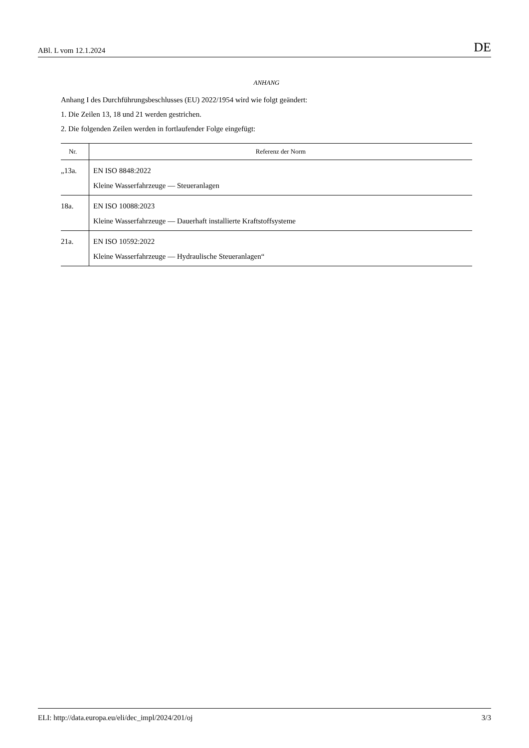ABl. L vom 12.1.2024 DE
ANHANG
Anhang I des Durchführungsbeschlusses (EU) 2022/1954 wird wie folgt geändert:
1. Die Zeilen 13, 18 und 21 werden gestrichen.
2. Die folgenden Zeilen werden in fortlaufender Folge eingefügt:
| Nr. | Referenz der Norm |
| --- | --- |
| „13a. | EN ISO 8848:2022 Kleine Wasserfahrzeuge — Steueranlagen |
| 18a. | EN ISO 10088:2023 Kleine Wasserfahrzeuge — Dauerhaft installierte Kraftstoffsysteme |
| 21a. | EN ISO 10592:2022 Kleine Wasserfahrzeuge — Hydraulische Steueranlagen“ |
ELI: http://data.europa.eu/eli/dec_impl/2024/201/oj 3/3